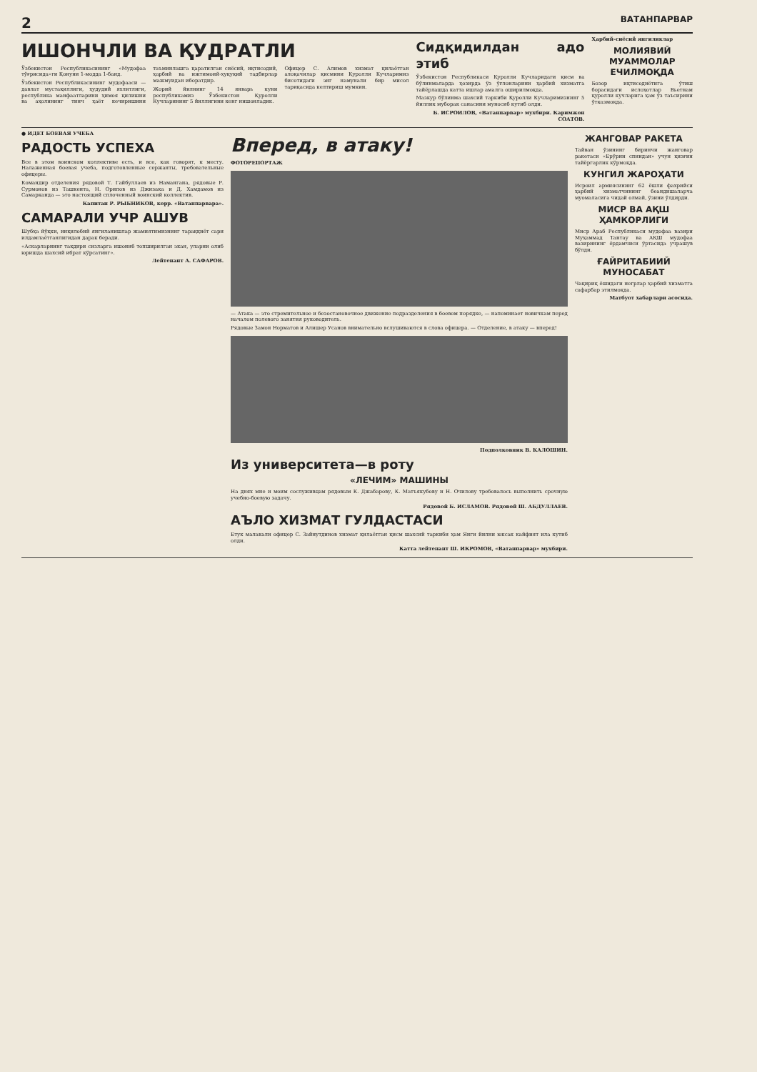2 ВАТАНПАРВАР
ИШОНЧЛИ ВА ҚУДРАТЛИ
Ўзбекистон Республикасининг «Мудофаа тўғрисида»ги Қонуни 1-модда 1-банд.
Ўзбекистон Республикасининг мудофааси — давлат мустақиллиги, ҳудудий яхлитлиги, республика манфаатларини ҳимоя қилишни ва аҳолининг тинч ҳаёт кечиришини таъминлашга қаратилган сиёсий, иқтисодий, ҳарбий ва ижтимоий-ҳуқуқий тадбирлар мажмуидан иборатдир.
Жорий йилнинг 14 январь куни республикамиз Ўзбекистон Қуролли Кучларининг 5 йиллигини кенг нишонладик.
Офицер С. Алимов хизмат қилаётган алоқачилар қисмини Қуролли Кучларимиз бисотидаги энг намунали бир мисол тариқасида келтириш мумкин.
Сидқидилдан адо этиб
Ўзбекистон Республикаси Қуролли Кучларидаги қисм ва бўлинмаларда ҳозирда ўз ўғлонларини ҳарбий хизматга тайёрлашда катта ишлар амалга оширилмоқда.
Мазкур бўлинма шахсий таркиби Қуролли Кучларимизнинг 5 йиллик муборак санасини муносиб кутиб олди.
Б. ИСРОИЛОВ, «Ватанпарвар» мухбири. Каримжон СОАТОВ.
Ҳарбий-сиёсий янгиликлар
МОЛИЯВИЙ МУАММОЛАР ЕЧИЛМОҚДА
Бозор иқтисодиётига ўтиш борасидаги ислоҳотлар Вьетнам қуролли кучларига ҳам ўз таъсирини ўтказмоқда.
● ИДЕТ БОЕВАЯ УЧЕБА
РАДОСТЬ УСПЕХА
Все в этом воинском коллективе есть, и все, как говорят, к месту. Налаженная боевая учеба, подготовленные сержанты, требовательные офицеры.
Командир отделения рядовой Т. Гайбуллаев из Наманганa, рядовые Р. Сурмонов из Ташкента, Н. Орипов из Джизака и Д. Хамдамов из Самарканда — это настоящий сплоченный воинский коллектив.
Капитан Р. РЫБНИКОВ, корр. «Ватанпарвара».
САМАРАЛИ УЧР АШУВ
Шубҳа йўқки, инқилобий янгиланишлар жамиятимизнинг тараққиёт сари илдамлаётганлигидан дарак беради.
«Аскарларнинг тақдири сизларга ишониб топширилган экан, уларни олиб юришда шахсий ибрат кўрсатинг».
Лейтенант А. САФАРОВ.
Вперед, в атаку!
ФОТОРЕПОРТАЖ
— Атака — это стремительное и безостановочное движение подразделения в боевом порядке, — напоминает новичкам перед началом полевого занятия руководитель.
Рядовые Замон Норматов и Алишер Усанов внимательно вслушиваются в слова офицера. — Отделение, в атаку — вперед!
Подполковник В. КАЛОШИН.
Из университета—в роту
«ЛЕЧИМ» МАШИНЫ
На днях мне и моим сослуживцам рядовым К. Джабарову, К. Матъякубову и Н. Очилову требовалось выполнить срочную учебно-боевую задачу.
Рядовой Б. ИСЛАМОВ. Рядовой Ш. АБДУЛЛАЕВ.
АЪЛО ХИЗМАТ ГУЛДАСТАСИ
Етук малакали офицер С. Зайнутдинов хизмат қилаётган қисм шахсий таркиби ҳам Янги йилни юксак кайфият ила кутиб олди.
Катта лейтенант Ш. ИКРОМОВ, «Ватанпарвар» мухбири.
ЖАНГОВАР РАКЕТА
Тайван ўзининг биринчи жанговар ракетаси «Ерўрни спиндан» учун қизғин тайёргарлик кўрмоқда.
КУНГИЛ ЖАРОҲАТИ
Исроил армиясининг 62 ёшли фахрийси ҳарбий хизматчининг беандишаларча муомаласига чидай олмай, ўзини ўлдирди.
МИСР ВА АҚШ ҲАМКОРЛИГИ
Миср Араб Республикаси мудофаа вазири Муҳаммад Тантау ва АҚШ мудофаа вазирининг ёрдамчиси ўртасида учрашув бўлди.
ҒАЙРИТАБИИЙ МУНОСАБАТ
Чақириқ ёшидаги негрлар ҳарбий хизматга сафарбар этилмоқда.
Матбуот хабарлари асосида.